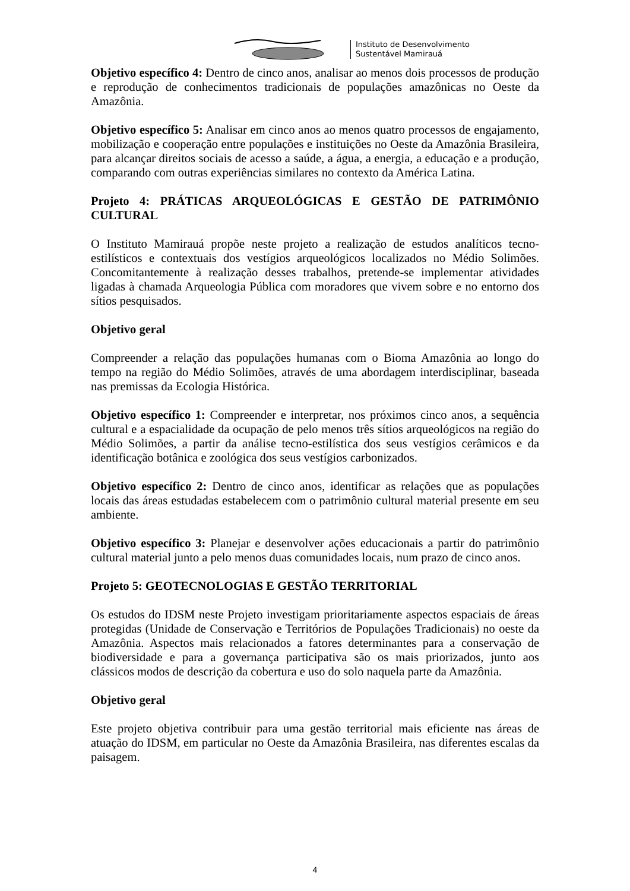Instituto de Desenvolvimento
Sustentável Mamirauá
Objetivo específico 4: Dentro de cinco anos, analisar ao menos dois processos de produção e reprodução de conhecimentos tradicionais de populações amazônicas no Oeste da Amazônia.
Objetivo específico 5: Analisar em cinco anos ao menos quatro processos de engajamento, mobilização e cooperação entre populações e instituições no Oeste da Amazônia Brasileira, para alcançar direitos sociais de acesso a saúde, a água, a energia, a educação e a produção, comparando com outras experiências similares no contexto da América Latina.
Projeto 4: PRÁTICAS ARQUEOLÓGICAS E GESTÃO DE PATRIMÔNIO CULTURAL
O Instituto Mamirauá propõe neste projeto a realização de estudos analíticos tecno-estilísticos e contextuais dos vestígios arqueológicos localizados no Médio Solimões. Concomitantemente à realização desses trabalhos, pretende-se implementar atividades ligadas à chamada Arqueologia Pública com moradores que vivem sobre e no entorno dos sítios pesquisados.
Objetivo geral
Compreender a relação das populações humanas com o Bioma Amazônia ao longo do tempo na região do Médio Solimões, através de uma abordagem interdisciplinar, baseada nas premissas da Ecologia Histórica.
Objetivo específico 1: Compreender e interpretar, nos próximos cinco anos, a sequência cultural e a espacialidade da ocupação de pelo menos três sítios arqueológicos na região do Médio Solimões, a partir da análise tecno-estilística dos seus vestígios cerâmicos e da identificação botânica e zoológica dos seus vestígios carbonizados.
Objetivo específico 2: Dentro de cinco anos, identificar as relações que as populações locais das áreas estudadas estabelecem com o patrimônio cultural material presente em seu ambiente.
Objetivo específico 3: Planejar e desenvolver ações educacionais a partir do patrimônio cultural material junto a pelo menos duas comunidades locais, num prazo de cinco anos.
Projeto 5: GEOTECNOLOGIAS E GESTÃO TERRITORIAL
Os estudos do IDSM neste Projeto investigam prioritariamente aspectos espaciais de áreas protegidas (Unidade de Conservação e Territórios de Populações Tradicionais) no oeste da Amazônia. Aspectos mais relacionados a fatores determinantes para a conservação de biodiversidade e para a governança participativa são os mais priorizados, junto aos clássicos modos de descrição da cobertura e uso do solo naquela parte da Amazônia.
Objetivo geral
Este projeto objetiva contribuir para uma gestão territorial mais eficiente nas áreas de atuação do IDSM, em particular no Oeste da Amazônia Brasileira, nas diferentes escalas da paisagem.
4